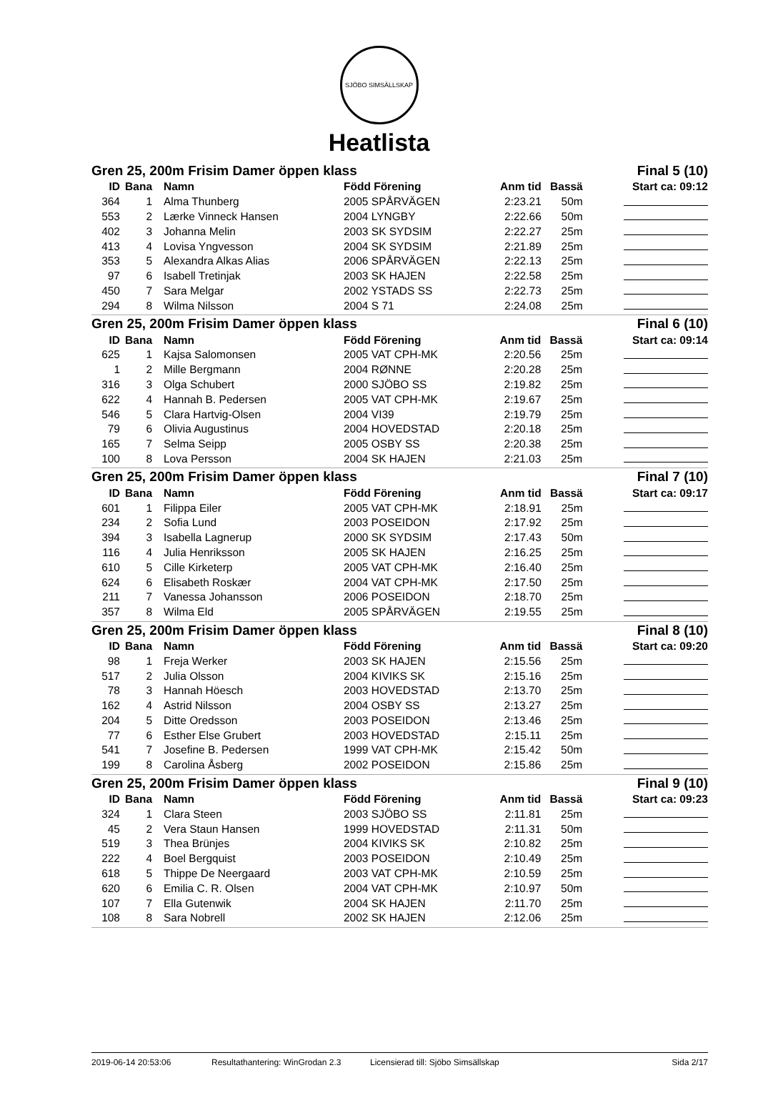SJÖBO SIMSÄLLSKAP
Heatlista
| Gren 25, 200m Frisim Damer öppen klass | | | | | Final 5 (10) | |
| --- | --- | --- | --- | --- | --- | --- |
| ID | Bana | Namn | Född Förening | Anm tid | Bassä | Start ca: 09:12 |
| 364 | 1 | Alma Thunberg | 2005 SPÅRVÄGEN | 2:23.21 | 50m | |
| 553 | 2 | Lærke Vinneck Hansen | 2004 LYNGBY | 2:22.66 | 50m | |
| 402 | 3 | Johanna Melin | 2003 SK SYDSIM | 2:22.27 | 25m | |
| 413 | 4 | Lovisa Yngvesson | 2004 SK SYDSIM | 2:21.89 | 25m | |
| 353 | 5 | Alexandra Alkas Alias | 2006 SPÅRVÄGEN | 2:22.13 | 25m | |
| 97 | 6 | Isabell Tretinjak | 2003 SK HAJEN | 2:22.58 | 25m | |
| 450 | 7 | Sara Melgar | 2002 YSTADS SS | 2:22.73 | 25m | |
| 294 | 8 | Wilma Nilsson | 2004 S 71 | 2:24.08 | 25m | |
| Gren 25, 200m Frisim Damer öppen klass | | | | | Final 6 (10) | |
| --- | --- | --- | --- | --- | --- | --- |
| ID | Bana | Namn | Född Förening | Anm tid | Bassä | Start ca: 09:14 |
| 625 | 1 | Kajsa Salomonsen | 2005 VAT CPH-MK | 2:20.56 | 25m | |
| 1 | 2 | Mille Bergmann | 2004 RØNNE | 2:20.28 | 25m | |
| 316 | 3 | Olga Schubert | 2000 SJÖBO SS | 2:19.82 | 25m | |
| 622 | 4 | Hannah B. Pedersen | 2005 VAT CPH-MK | 2:19.67 | 25m | |
| 546 | 5 | Clara Hartvig-Olsen | 2004 VI39 | 2:19.79 | 25m | |
| 79 | 6 | Olivia Augustinus | 2004 HOVEDSTAD | 2:20.18 | 25m | |
| 165 | 7 | Selma Seipp | 2005 OSBY SS | 2:20.38 | 25m | |
| 100 | 8 | Lova Persson | 2004 SK HAJEN | 2:21.03 | 25m | |
| Gren 25, 200m Frisim Damer öppen klass | | | | | Final 7 (10) | |
| --- | --- | --- | --- | --- | --- | --- |
| ID | Bana | Namn | Född Förening | Anm tid | Bassä | Start ca: 09:17 |
| 601 | 1 | Filippa Eiler | 2005 VAT CPH-MK | 2:18.91 | 25m | |
| 234 | 2 | Sofia Lund | 2003 POSEIDON | 2:17.92 | 25m | |
| 394 | 3 | Isabella Lagnerup | 2000 SK SYDSIM | 2:17.43 | 50m | |
| 116 | 4 | Julia Henriksson | 2005 SK HAJEN | 2:16.25 | 25m | |
| 610 | 5 | Cille Kirketerp | 2005 VAT CPH-MK | 2:16.40 | 25m | |
| 624 | 6 | Elisabeth Roskær | 2004 VAT CPH-MK | 2:17.50 | 25m | |
| 211 | 7 | Vanessa Johansson | 2006 POSEIDON | 2:18.70 | 25m | |
| 357 | 8 | Wilma Eld | 2005 SPÅRVÄGEN | 2:19.55 | 25m | |
| Gren 25, 200m Frisim Damer öppen klass | | | | | Final 8 (10) | |
| --- | --- | --- | --- | --- | --- | --- |
| ID | Bana | Namn | Född Förening | Anm tid | Bassä | Start ca: 09:20 |
| 98 | 1 | Freja Werker | 2003 SK HAJEN | 2:15.56 | 25m | |
| 517 | 2 | Julia Olsson | 2004 KIVIKS SK | 2:15.16 | 25m | |
| 78 | 3 | Hannah Höesch | 2003 HOVEDSTAD | 2:13.70 | 25m | |
| 162 | 4 | Astrid Nilsson | 2004 OSBY SS | 2:13.27 | 25m | |
| 204 | 5 | Ditte Oredsson | 2003 POSEIDON | 2:13.46 | 25m | |
| 77 | 6 | Esther Else Grubert | 2003 HOVEDSTAD | 2:15.11 | 25m | |
| 541 | 7 | Josefine B. Pedersen | 1999 VAT CPH-MK | 2:15.42 | 50m | |
| 199 | 8 | Carolina Åsberg | 2002 POSEIDON | 2:15.86 | 25m | |
| Gren 25, 200m Frisim Damer öppen klass | | | | | Final 9 (10) | |
| --- | --- | --- | --- | --- | --- | --- |
| ID | Bana | Namn | Född Förening | Anm tid | Bassä | Start ca: 09:23 |
| 324 | 1 | Clara Steen | 2003 SJÖBO SS | 2:11.81 | 25m | |
| 45 | 2 | Vera Staun Hansen | 1999 HOVEDSTAD | 2:11.31 | 50m | |
| 519 | 3 | Thea Brünjes | 2004 KIVIKS SK | 2:10.82 | 25m | |
| 222 | 4 | Boel Bergquist | 2003 POSEIDON | 2:10.49 | 25m | |
| 618 | 5 | Thippe De Neergaard | 2003 VAT CPH-MK | 2:10.59 | 25m | |
| 620 | 6 | Emilia C. R. Olsen | 2004 VAT CPH-MK | 2:10.97 | 50m | |
| 107 | 7 | Ella Gutenwik | 2004 SK HAJEN | 2:11.70 | 25m | |
| 108 | 8 | Sara Nobrell | 2002 SK HAJEN | 2:12.06 | 25m | |
2019-06-14 20:53:06 Resultathantering: WinGrodan 2.3 Licensierad till: Sjöbo Simsällskap Sida 2/17